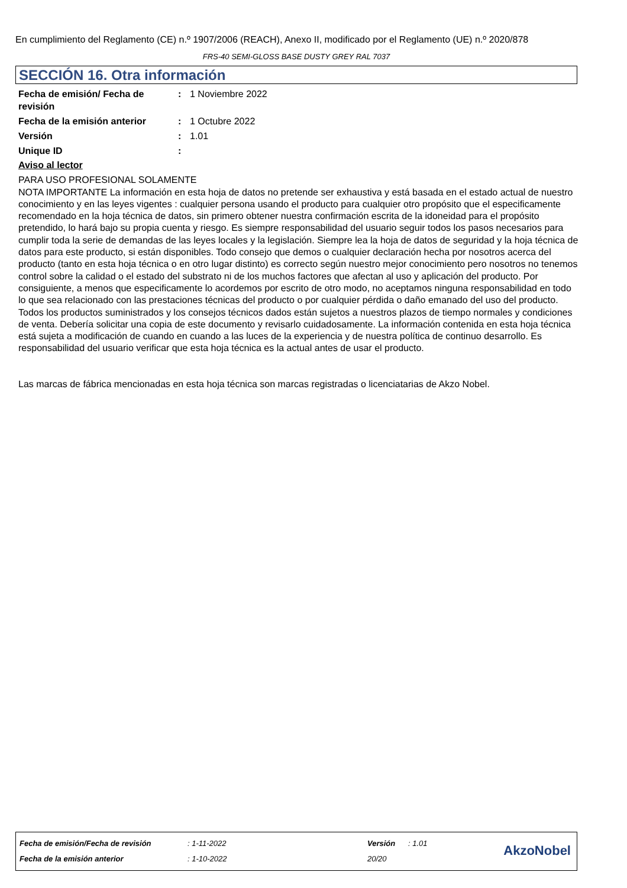En cumplimiento del Reglamento (CE) n.º 1907/2006 (REACH), Anexo II, modificado por el Reglamento (UE) n.º 2020/878
FRS-40 SEMI-GLOSS BASE DUSTY GREY RAL 7037
SECCIÓN 16. Otra información
| Fecha de emisión/ Fecha de revisión | : | 1 Noviembre 2022 |
| Fecha de la emisión anterior | : | 1 Octubre 2022 |
| Versión | : | 1.01 |
| Unique ID | : | |
Aviso al lector
PARA USO PROFESIONAL SOLAMENTE
NOTA IMPORTANTE La información en esta hoja de datos no pretende ser exhaustiva y está basada en el estado actual de nuestro conocimiento y en las leyes vigentes : cualquier persona usando el producto para cualquier otro propósito que el especificamente recomendado en la hoja técnica de datos, sin primero obtener nuestra confirmación escrita de la idoneidad para el propósito pretendido, lo hará bajo su propia cuenta y riesgo. Es siempre responsabilidad del usuario seguir todos los pasos necesarios para cumplir toda la serie de demandas de las leyes locales y la legislación. Siempre lea la hoja de datos de seguridad y la hoja técnica de datos para este producto, si están disponibles. Todo consejo que demos o cualquier declaración hecha por nosotros acerca del producto (tanto en esta hoja técnica o en otro lugar distinto) es correcto según nuestro mejor conocimiento pero nosotros no tenemos control sobre la calidad o el estado del substrato ni de los muchos factores que afectan al uso y aplicación del producto. Por consiguiente, a menos que especificamente lo acordemos por escrito de otro modo, no aceptamos ninguna responsabilidad en todo lo que sea relacionado con las prestaciones técnicas del producto o por cualquier pérdida o daño emanado del uso del producto. Todos los productos suministrados y los consejos técnicos dados están sujetos a nuestros plazos de tiempo normales y condiciones de venta. Debería solicitar una copia de este documento y revisarlo cuidadosamente. La información contenida en esta hoja técnica está sujeta a modificación de cuando en cuando a las luces de la experiencia y de nuestra política de continuo desarrollo. Es responsabilidad del usuario verificar que esta hoja técnica es la actual antes de usar el producto.
Las marcas de fábrica mencionadas en esta hoja técnica son marcas registradas o licenciatarias de Akzo Nobel.
| Fecha de emisión/Fecha de revisión | : 1-11-2022 | Versión | : 1.01 |
| Fecha de la emisión anterior | : 1-10-2022 | 20/20 | |
AkzoNobel